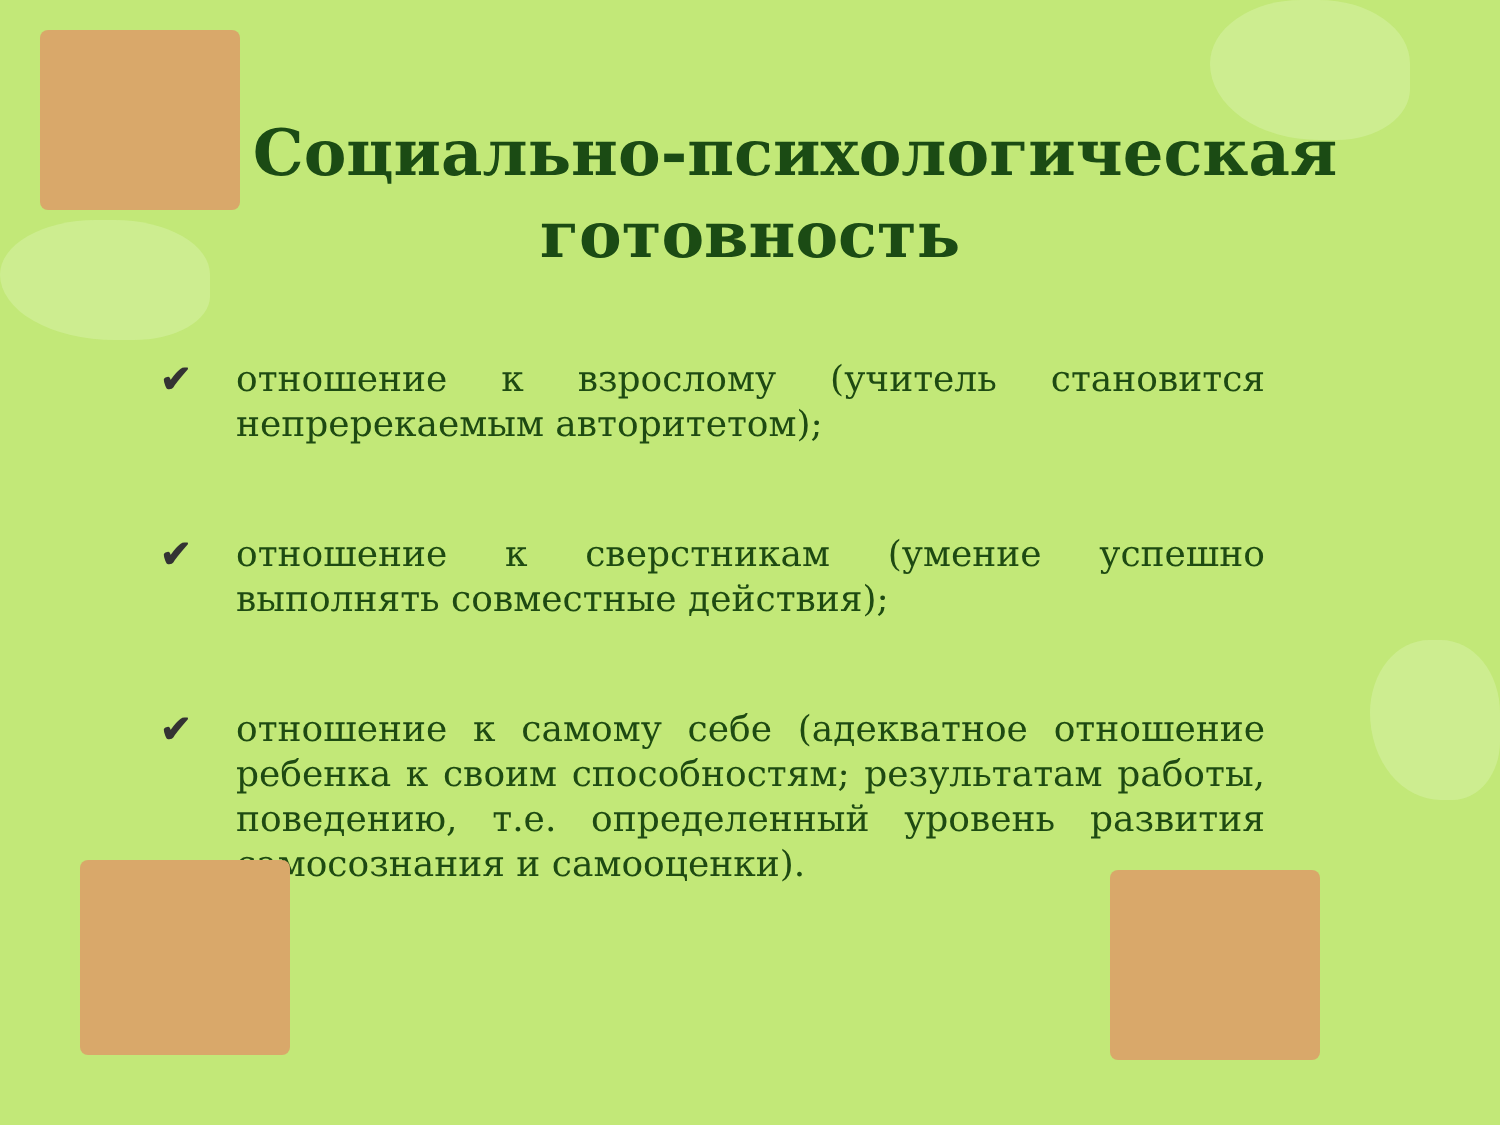Социально-психологическая
готовность
✔ отношение к взрослому (учитель становится непререкаемым авторитетом);
✔ отношение к сверстникам (умение успешно выполнять совместные действия);
✔ отношение к самому себе (адекватное отношение ребенка к своим способностям; результатам работы, поведению, т.е. определенный уровень развития самосознания и самооценки).